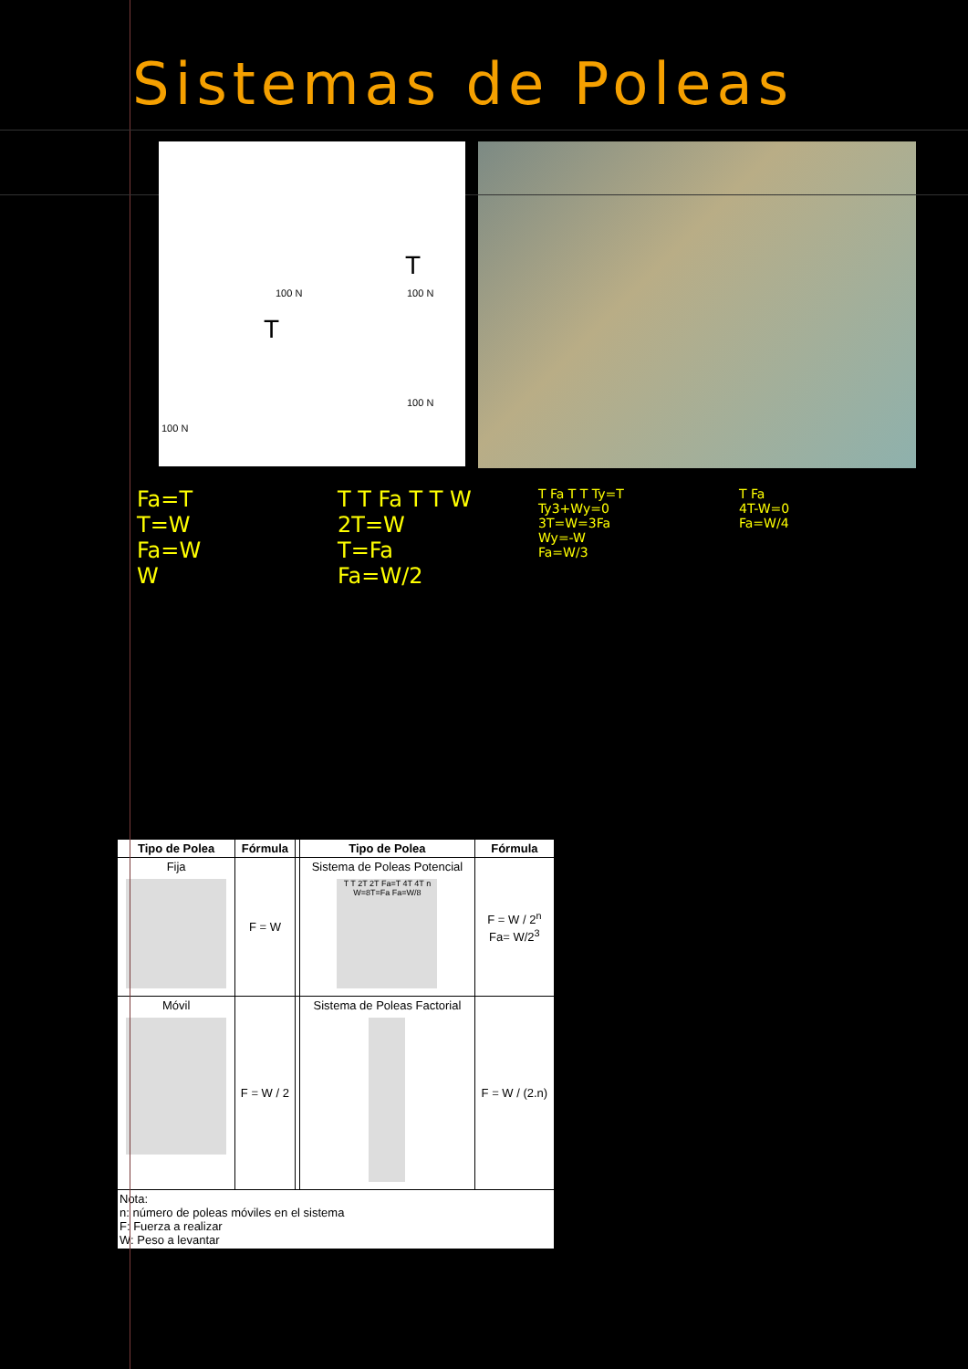Sistemas de Poleas
100 N 100 N
100 N
100 N
T
T
Fa=T
T=W
Fa=W
W
T T Fa T T W
2T=W
T=Fa
Fa=W/2
T Fa T T Ty=T
Ty3+Wy=0
3T=W=3Fa
Wy=-W
Fa=W/3
T Fa
4T-W=0
Fa=W/4
| Tipo de Polea | Fórmula | | Tipo de Polea | Fórmula |
| --- | --- | --- | --- | --- |
| Fija | F = W | | Sistema de Poleas Potencial T T 2T 2T Fa=T 4T 4T n W=8T=Fa Fa=W/8 | F = W / 2<sup>n</sup> Fa= W/2<sup>3</sup> |
| Móvil | F = W / 2 | | Sistema de Poleas Factorial | F = W / (2.n) |
| Nota: n: número de poleas móviles en el sistema F: Fuerza a realizar W: Peso a levantar | | | | |